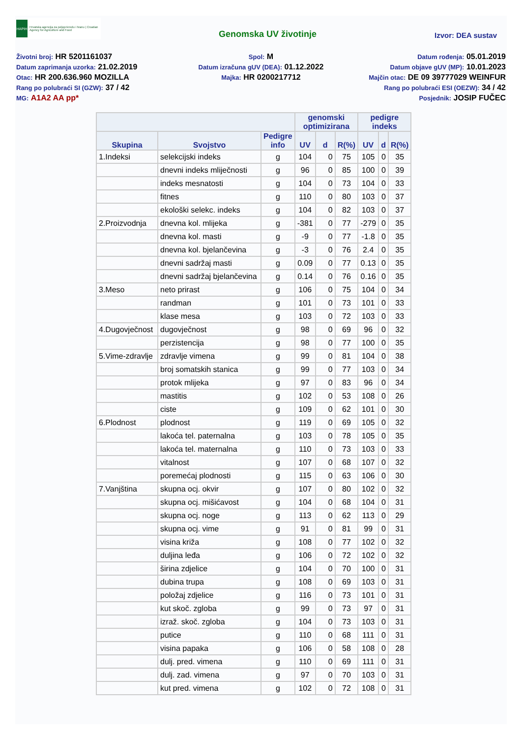HAPIH
Hrvatska agencija za poljoprivredu i hranu | Croatian Agency for Agriculture and Food
Genomska UV životinje
Izvor: DEA sustav
Životni broj: HR 5201161037
Spol: M
Datum rođenja: 05.01.2019
Datum zaprimanja uzorka: 21.02.2019
Datum izračuna gUV (DEA): 01.12.2022
Datum objave gUV (MP): 10.01.2023
Otac: HR 200.636.960 MOZILLA
Majka: HR 0200217712
Majčin otac: DE 09 39777029 WEINFUR
Rang po polubraći SI (GZW): 37 / 42
Rang po polubraći ESI (OEZW): 34 / 42
MG: A1A2 AA pp*
Posjednik: JOSIP FUČEC
| | | | genomski optimizirana | | | pedigre indeks | | |
| --- | --- | --- | --- | --- | --- | --- | --- | --- |
| Skupina | Svojstvo | Pedigre info | UV | d | R(%) | UV | d | R(%) |
| 1.Indeksi | selekcijski indeks | g | 104 | 0 | 75 | 105 | 0 | 35 |
| | dnevni indeks mliječnosti | g | 96 | 0 | 85 | 100 | 0 | 39 |
| | indeks mesnatosti | g | 104 | 0 | 73 | 104 | 0 | 33 |
| | fitnes | g | 110 | 0 | 80 | 103 | 0 | 37 |
| | ekološki selekc. indeks | g | 104 | 0 | 82 | 103 | 0 | 37 |
| 2.Proizvodnja | dnevna kol. mlijeka | g | -381 | 0 | 77 | -279 | 0 | 35 |
| | dnevna kol. masti | g | -9 | 0 | 77 | -1.8 | 0 | 35 |
| | dnevna kol. bjelančevina | g | -3 | 0 | 76 | 2.4 | 0 | 35 |
| | dnevni sadržaj masti | g | 0.09 | 0 | 77 | 0.13 | 0 | 35 |
| | dnevni sadržaj bjelančevina | g | 0.14 | 0 | 76 | 0.16 | 0 | 35 |
| 3.Meso | neto prirast | g | 106 | 0 | 75 | 104 | 0 | 34 |
| | randman | g | 101 | 0 | 73 | 101 | 0 | 33 |
| | klase mesa | g | 103 | 0 | 72 | 103 | 0 | 33 |
| 4.Dugovječnost | dugovječnost | g | 98 | 0 | 69 | 96 | 0 | 32 |
| | perzistencija | g | 98 | 0 | 77 | 100 | 0 | 35 |
| 5.Vime-zdravlje | zdravlje vimena | g | 99 | 0 | 81 | 104 | 0 | 38 |
| | broj somatskih stanica | g | 99 | 0 | 77 | 103 | 0 | 34 |
| | protok mlijeka | g | 97 | 0 | 83 | 96 | 0 | 34 |
| | mastitis | g | 102 | 0 | 53 | 108 | 0 | 26 |
| | ciste | g | 109 | 0 | 62 | 101 | 0 | 30 |
| 6.Plodnost | plodnost | g | 119 | 0 | 69 | 105 | 0 | 32 |
| | lakoća tel. paternalna | g | 103 | 0 | 78 | 105 | 0 | 35 |
| | lakoća tel. maternalna | g | 110 | 0 | 73 | 103 | 0 | 33 |
| | vitalnost | g | 107 | 0 | 68 | 107 | 0 | 32 |
| | poremećaj plodnosti | g | 115 | 0 | 63 | 106 | 0 | 30 |
| 7.Vanjština | skupna ocj. okvir | g | 107 | 0 | 80 | 102 | 0 | 32 |
| | skupna ocj. mišićavost | g | 104 | 0 | 68 | 104 | 0 | 31 |
| | skupna ocj. noge | g | 113 | 0 | 62 | 113 | 0 | 29 |
| | skupna ocj. vime | g | 91 | 0 | 81 | 99 | 0 | 31 |
| | visina križa | g | 108 | 0 | 77 | 102 | 0 | 32 |
| | duljina leđa | g | 106 | 0 | 72 | 102 | 0 | 32 |
| | širina zdjelice | g | 104 | 0 | 70 | 100 | 0 | 31 |
| | dubina trupa | g | 108 | 0 | 69 | 103 | 0 | 31 |
| | položaj zdjelice | g | 116 | 0 | 73 | 101 | 0 | 31 |
| | kut skoč. zgloba | g | 99 | 0 | 73 | 97 | 0 | 31 |
| | izraž. skoč. zgloba | g | 104 | 0 | 73 | 103 | 0 | 31 |
| | putice | g | 110 | 0 | 68 | 111 | 0 | 31 |
| | visina papaka | g | 106 | 0 | 58 | 108 | 0 | 28 |
| | dulj. pred. vimena | g | 110 | 0 | 69 | 111 | 0 | 31 |
| | dulj. zad. vimena | g | 97 | 0 | 70 | 103 | 0 | 31 |
| | kut pred. vimena | g | 102 | 0 | 72 | 108 | 0 | 31 |